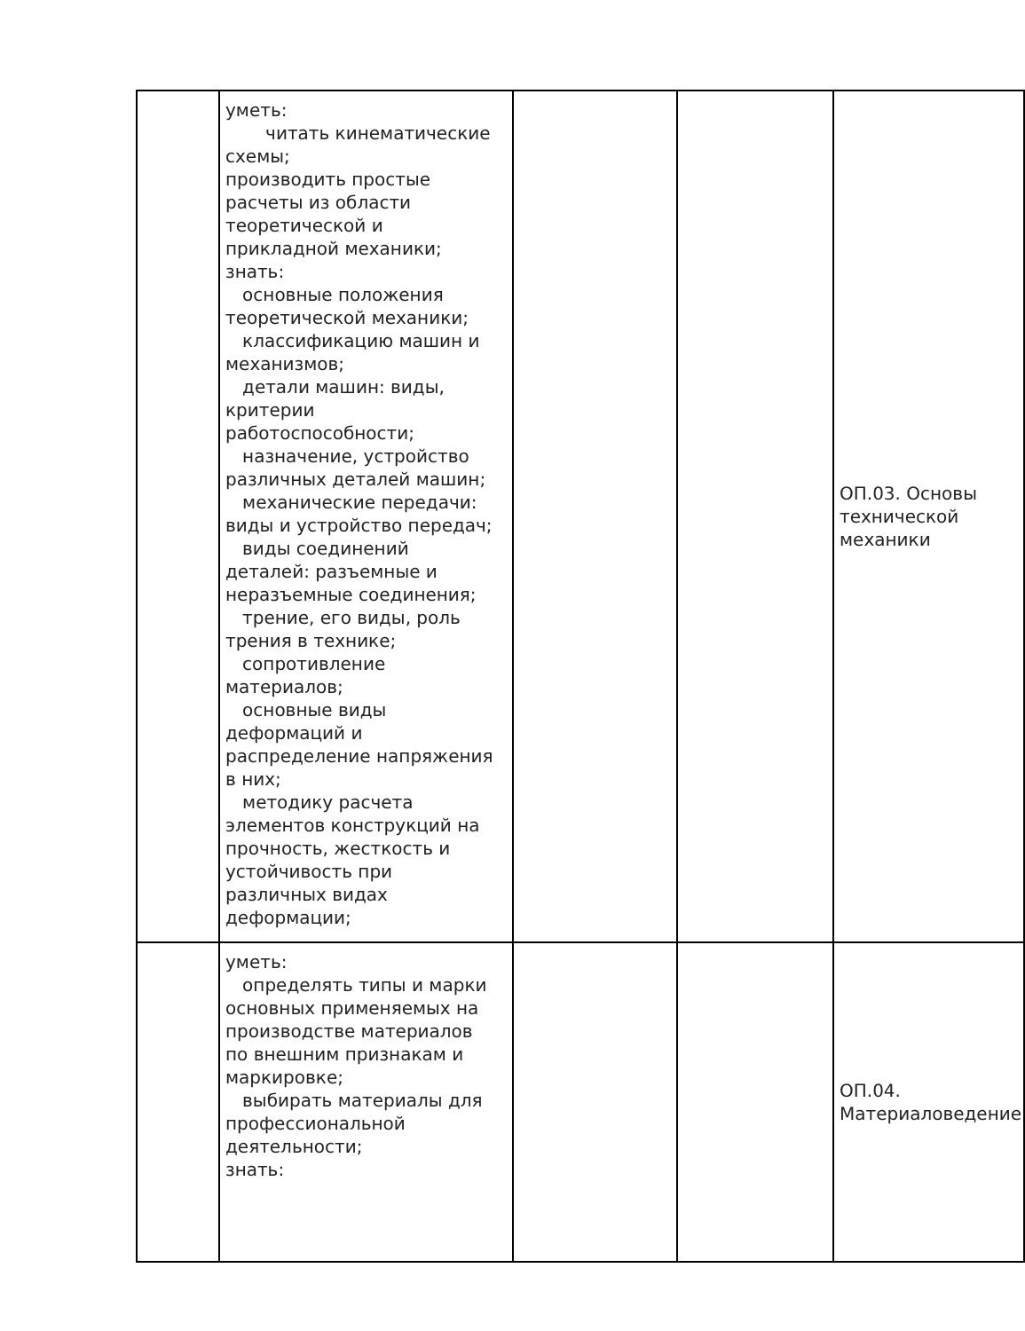| | уметь: читать кинематические схемы; производить простые расчеты из области теоретической и прикладной механики; знать: основные положения теоретической механики; классификацию машин и механизмов; детали машин: виды, критерии работоспособности; назначение, устройство различных деталей машин; механические передачи: виды и устройство передач; виды соединений деталей: разъемные и неразъемные соединения; трение, его виды, роль трения в технике; сопротивление материалов; основные виды деформаций и распределение напряжения в них; методику расчета элементов конструкций на прочность, жесткость и устойчивость при различных видах деформации; | | | ОП.03. Основы технической механики |
| | уметь: определять типы и марки основных применяемых на производстве материалов по внешним признакам и маркировке; выбирать материалы для профессиональной деятельности; знать: | | | ОП.04. Материаловедение |